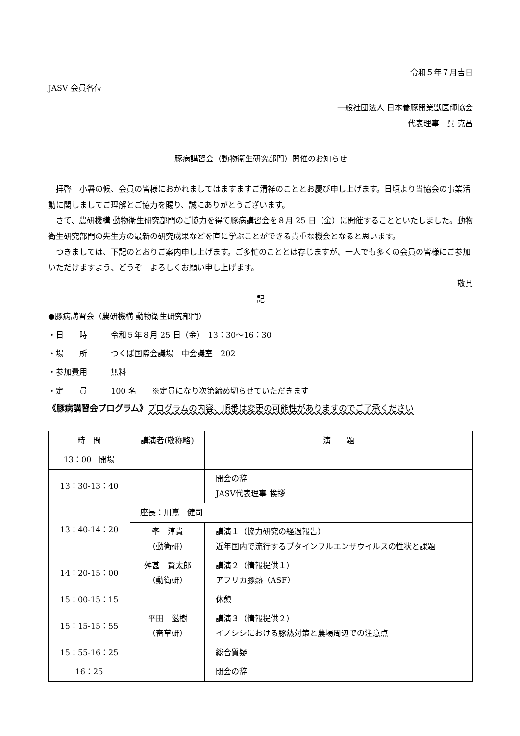令和５年７月吉日
JASV 会員各位
一般社団法人 日本養豚開業獣医師協会
代表理事　呉 克昌
豚病講習会（動物衛生研究部門）開催のお知らせ
拝啓　小暑の候、会員の皆様におかれましてはますますご清祥のこととお慶び申し上げます。日頃より当協会の事業活動に関しましてご理解とご協力を賜り、誠にありがとうございます。
さて、農研機構 動物衛生研究部門のご協力を得て豚病講習会を８月 25 日（金）に開催することといたしました。動物衛生研究部門の先生方の最新の研究成果などを直に学ぶことができる貴重な機会となると思います。
つきましては、下記のとおりご案内申し上げます。ご多忙のこととは存じますが、一人でも多くの会員の皆様にご参加いただけますよう、どうぞ　よろしくお願い申し上げます。
敬具
記
●豚病講習会（農研機構 動物衛生研究部門）
・日　　時　　　令和５年８月 25 日（金）　13：30〜16：30
・場　　所　　　つくば国際会議場　中会議室　202
・参加費用　　　無料
・定　　員　　　100 名　　※定員になり次第締め切らせていただきます
《豚病講習会プログラム》プログラムの内容、順番は変更の可能性がありますのでご了承ください
| 時 間 | 講演者(敬称略) | 演 題 |
| --- | --- | --- |
| 13：00 開場 | | |
| 13：30-13：40 | | 開会の辞 JASV代表理事 挨拶 |
| 13：40-14：20 | 座長：川嶌 健司 | |
| | 峯 淳貴 （動衛研） | 講演１（協力研究の経過報告） 近年国内で流行するブタインフルエンザウイルスの性状と課題 |
| 14：20-15：00 | 舛甚 賢太郎 （動衛研） | 講演２（情報提供１） アフリカ豚熱（ASF） |
| 15：00-15：15 | | 休憩 |
| 15：15-15：55 | 平田 滋樹 （畜草研） | 講演３（情報提供２） イノシシにおける豚熱対策と農場周辺での注意点 |
| 15：55-16：25 | | 総合質疑 |
| 16：25 | | 閉会の辞 |